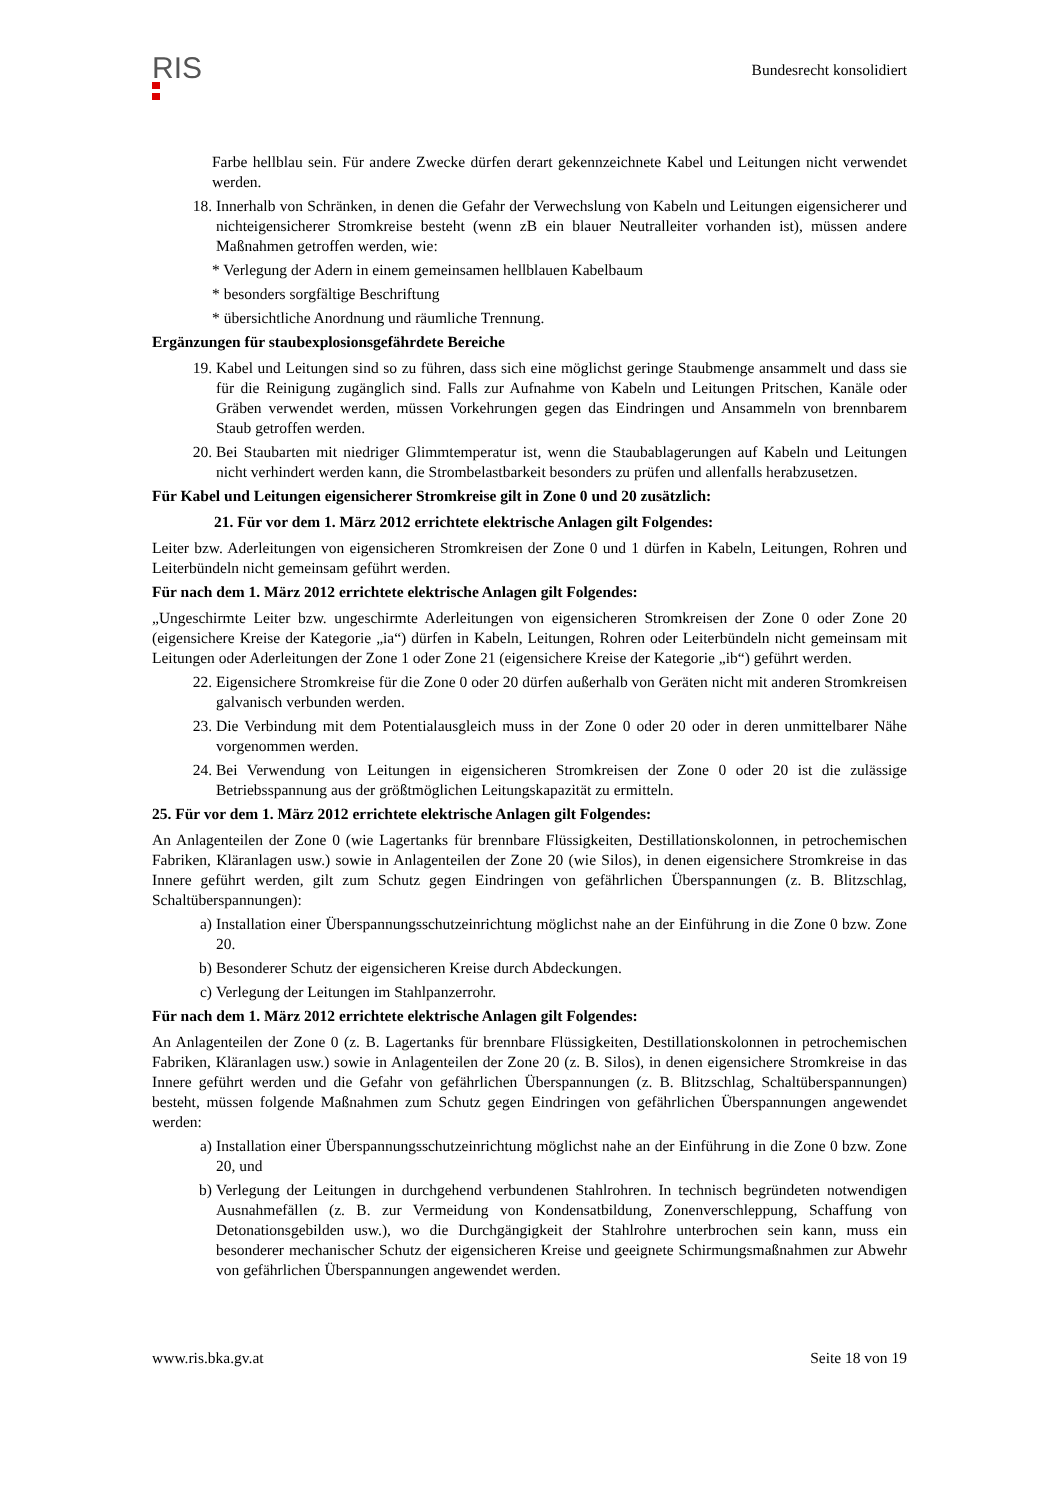RIS
Bundesrecht konsolidiert
Farbe hellblau sein. Für andere Zwecke dürfen derart gekennzeichnete Kabel und Leitungen nicht verwendet werden.
18. Innerhalb von Schränken, in denen die Gefahr der Verwechslung von Kabeln und Leitungen eigensicherer und nichteigensicherer Stromkreise besteht (wenn zB ein blauer Neutralleiter vorhanden ist), müssen andere Maßnahmen getroffen werden, wie:
* Verlegung der Adern in einem gemeinsamen hellblauen Kabelbaum
* besonders sorgfältige Beschriftung
* übersichtliche Anordnung und räumliche Trennung.
Ergänzungen für staubexplosionsgefährdete Bereiche
19. Kabel und Leitungen sind so zu führen, dass sich eine möglichst geringe Staubmenge ansammelt und dass sie für die Reinigung zugänglich sind. Falls zur Aufnahme von Kabeln und Leitungen Pritschen, Kanäle oder Gräben verwendet werden, müssen Vorkehrungen gegen das Eindringen und Ansammeln von brennbarem Staub getroffen werden.
20. Bei Staubarten mit niedriger Glimmtemperatur ist, wenn die Staubablagerungen auf Kabeln und Leitungen nicht verhindert werden kann, die Strombelastbarkeit besonders zu prüfen und allenfalls herabzusetzen.
Für Kabel und Leitungen eigensicherer Stromkreise gilt in Zone 0 und 20 zusätzlich:
21. Für vor dem 1. März 2012 errichtete elektrische Anlagen gilt Folgendes:
Leiter bzw. Aderleitungen von eigensicheren Stromkreisen der Zone 0 und 1 dürfen in Kabeln, Leitungen, Rohren und Leiterbündeln nicht gemeinsam geführt werden.
Für nach dem 1. März 2012 errichtete elektrische Anlagen gilt Folgendes:
„Ungeschirmte Leiter bzw. ungeschirmte Aderleitungen von eigensicheren Stromkreisen der Zone 0 oder Zone 20 (eigensichere Kreise der Kategorie „ia“) dürfen in Kabeln, Leitungen, Rohren oder Leiterbündeln nicht gemeinsam mit Leitungen oder Aderleitungen der Zone 1 oder Zone 21 (eigensichere Kreise der Kategorie „ib“) geführt werden.
22. Eigensichere Stromkreise für die Zone 0 oder 20 dürfen außerhalb von Geräten nicht mit anderen Stromkreisen galvanisch verbunden werden.
23. Die Verbindung mit dem Potentialausgleich muss in der Zone 0 oder 20 oder in deren unmittelbarer Nähe vorgenommen werden.
24. Bei Verwendung von Leitungen in eigensicheren Stromkreisen der Zone 0 oder 20 ist die zulässige Betriebsspannung aus der größtmöglichen Leitungskapazität zu ermitteln.
25. Für vor dem 1. März 2012 errichtete elektrische Anlagen gilt Folgendes:
An Anlagenteilen der Zone 0 (wie Lagertanks für brennbare Flüssigkeiten, Destillationskolonnen, in petrochemischen Fabriken, Kläranlagen usw.) sowie in Anlagenteilen der Zone 20 (wie Silos), in denen eigensichere Stromkreise in das Innere geführt werden, gilt zum Schutz gegen Eindringen von gefährlichen Überspannungen (z. B. Blitzschlag, Schaltüberspannungen):
a) Installation einer Überspannungsschutzeinrichtung möglichst nahe an der Einführung in die Zone 0 bzw. Zone 20.
b) Besonderer Schutz der eigensicheren Kreise durch Abdeckungen.
c) Verlegung der Leitungen im Stahlpanzerrohr.
Für nach dem 1. März 2012 errichtete elektrische Anlagen gilt Folgendes:
An Anlagenteilen der Zone 0 (z. B. Lagertanks für brennbare Flüssigkeiten, Destillationskolonnen in petrochemischen Fabriken, Kläranlagen usw.) sowie in Anlagenteilen der Zone 20 (z. B. Silos), in denen eigensichere Stromkreise in das Innere geführt werden und die Gefahr von gefährlichen Überspannungen (z. B. Blitzschlag, Schaltüberspannungen) besteht, müssen folgende Maßnahmen zum Schutz gegen Eindringen von gefährlichen Überspannungen angewendet werden:
a) Installation einer Überspannungsschutzeinrichtung möglichst nahe an der Einführung in die Zone 0 bzw. Zone 20, und
b) Verlegung der Leitungen in durchgehend verbundenen Stahlrohren. In technisch begründeten notwendigen Ausnahmefällen (z. B. zur Vermeidung von Kondensatbildung, Zonenverschleppung, Schaffung von Detonationsgebilden usw.), wo die Durchgängigkeit der Stahlrohre unterbrochen sein kann, muss ein besonderer mechanischer Schutz der eigensicheren Kreise und geeignete Schirmungsmaßnahmen zur Abwehr von gefährlichen Überspannungen angewendet werden.
www.ris.bka.gv.at Seite 18 von 19